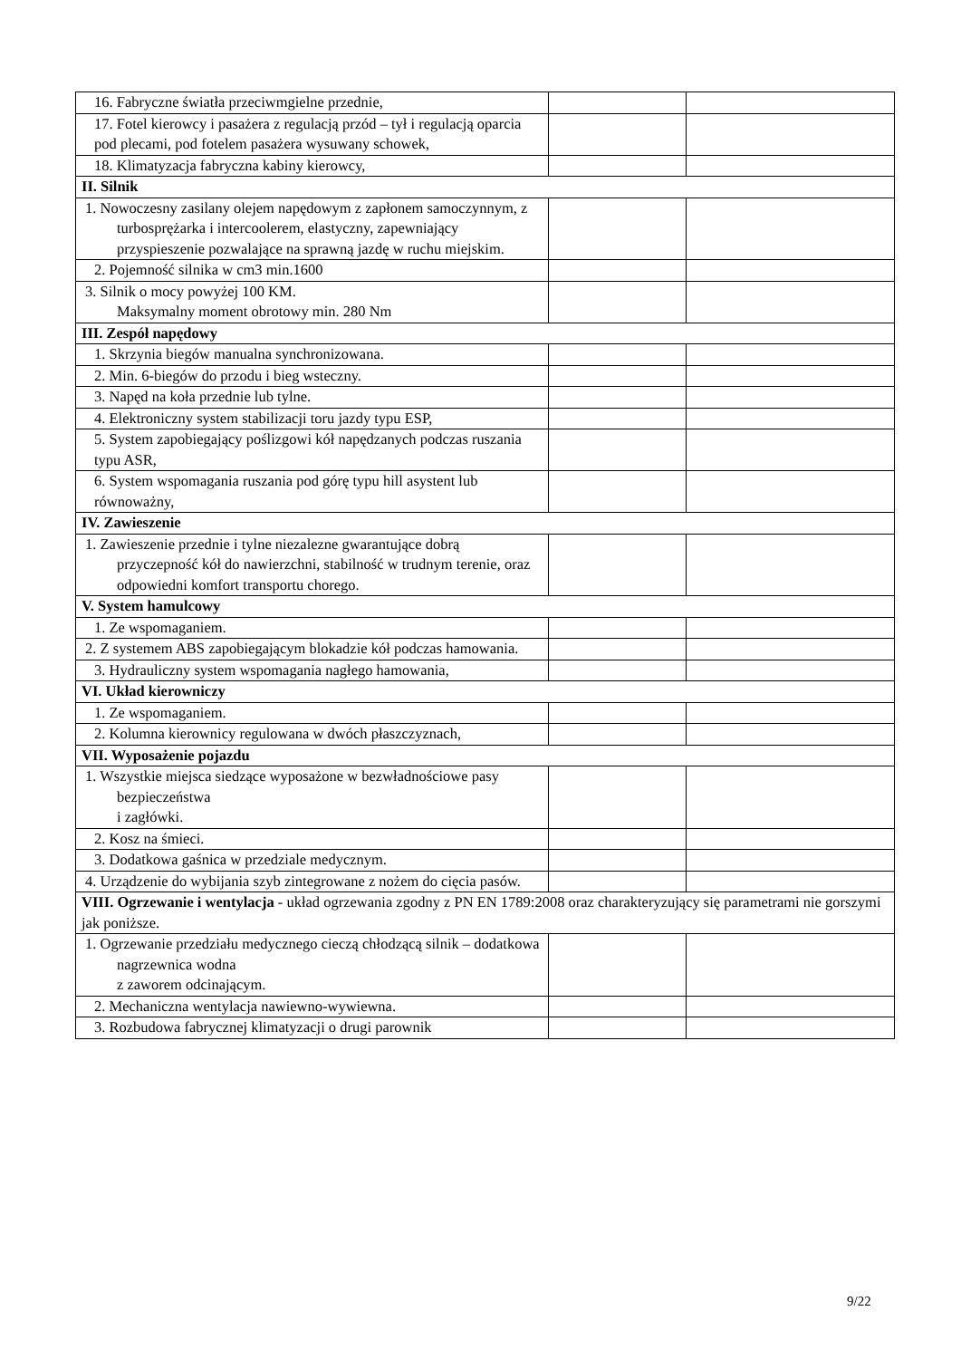| 16. Fabryczne światła przeciwmgielne przednie, | | |
| 17. Fotel kierowcy i pasażera z regulacją przód – tył i regulacją oparcia pod plecami, pod fotelem pasażera wysuwany schowek, | | |
| 18. Klimatyzacja fabryczna kabiny kierowcy, | | |
| II. Silnik | | |
| 1. Nowoczesny zasilany olejem napędowym z zapłonem samoczynnym, z turbosprężarka i intercoolerem, elastyczny, zapewniający przyspieszenie pozwalające na sprawną jazdę w ruchu miejskim. | | |
| 2. Pojemność silnika w cm3 min.1600 | | |
| 3. Silnik o mocy powyżej 100 KM. Maksymalny moment obrotowy min. 280 Nm | | |
| III. Zespół napędowy | | |
| 1. Skrzynia biegów manualna synchronizowana. | | |
| 2. Min. 6-biegów do przodu i bieg wsteczny. | | |
| 3. Napęd na koła przednie lub tylne. | | |
| 4. Elektroniczny system stabilizacji toru jazdy typu ESP, | | |
| 5. System zapobiegający poślizgowi kół napędzanych podczas ruszania typu ASR, | | |
| 6. System wspomagania ruszania pod górę typu hill asystent lub równoważny, | | |
| IV. Zawieszenie | | |
| 1. Zawieszenie przednie i tylne niezalezne gwarantujące dobrą przyczepność kół do nawierzchni, stabilność w trudnym terenie, oraz odpowiedni komfort transportu chorego. | | |
| V. System hamulcowy | | |
| 1. Ze wspomaganiem. | | |
| 2. Z systemem ABS zapobiegającym blokadzie kół podczas hamowania. | | |
| 3. Hydrauliczny system wspomagania nagłego hamowania, | | |
| VI. Układ kierowniczy | | |
| 1. Ze wspomaganiem. | | |
| 2. Kolumna kierownicy regulowana w dwóch płaszczyznach, | | |
| VII. Wyposażenie pojazdu | | |
| 1. Wszystkie miejsca siedzące wyposażone w bezwładnościowe pasy bezpieczeństwa i zagłówki. | | |
| 2. Kosz na śmieci. | | |
| 3. Dodatkowa gaśnica w przedziale medycznym. | | |
| 4. Urządzenie do wybijania szyb zintegrowane z nożem do cięcia pasów. | | |
| VIII. Ogrzewanie i wentylacja - układ ogrzewania zgodny z PN EN 1789:2008 oraz charakteryzujący się parametrami nie gorszymi jak poniższe. | | |
| 1. Ogrzewanie przedziału medycznego cieczą chłodzącą silnik – dodatkowa nagrzewnica wodna z zaworem odcinającym. | | |
| 2. Mechaniczna wentylacja nawiewno-wywiewna. | | |
| 3. Rozbudowa fabrycznej klimatyzacji o drugi parownik | | |
9/22